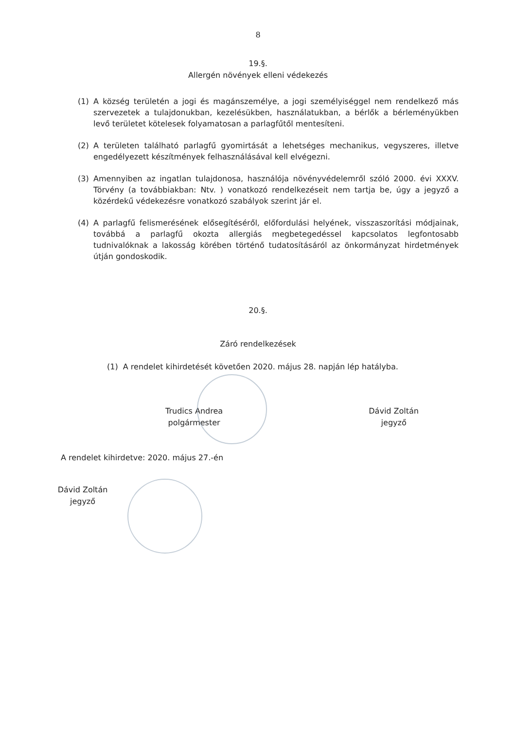8
19.§.
Allergén növények elleni védekezés
(1) A község területén a jogi és magánszemélye, a jogi személyiséggel nem rendelkező más szervezetek a tulajdonukban, kezelésükben, használatukban, a bérlők a bérleményükben levő területet kötelesek folyamatosan a parlagfűtől mentesíteni.
(2) A területen található parlagfű gyomirtását a lehetséges mechanikus, vegyszeres, illetve engedélyezett készítmények felhasználásával kell elvégezni.
(3) Amennyiben az ingatlan tulajdonosa, használója növényvédelemről szóló 2000. évi XXXV. Törvény (a továbbiakban: Ntv. ) vonatkozó rendelkezéseit nem tartja be, úgy a jegyző a közérdekű védekezésre vonatkozó szabályok szerint jár el.
(4) A parlagfű felismerésének elősegítéséről, előfordulási helyének, visszaszorítási módjainak, továbbá a parlagfű okozta allergiás megbetegedéssel kapcsolatos legfontosabb tudnivalóknak a lakosság körében történő tudatosításáról az önkormányzat hirdetmények útján gondoskodik.
20.§.
Záró rendelkezések
(1) A rendelet kihirdetését követően 2020. május 28. napján lép hatályba.
Trudics Andrea
polgármester
Dávid Zoltán
jegyző
A rendelet kihirdetve: 2020. május 27.-én
Dávid Zoltán
jegyző